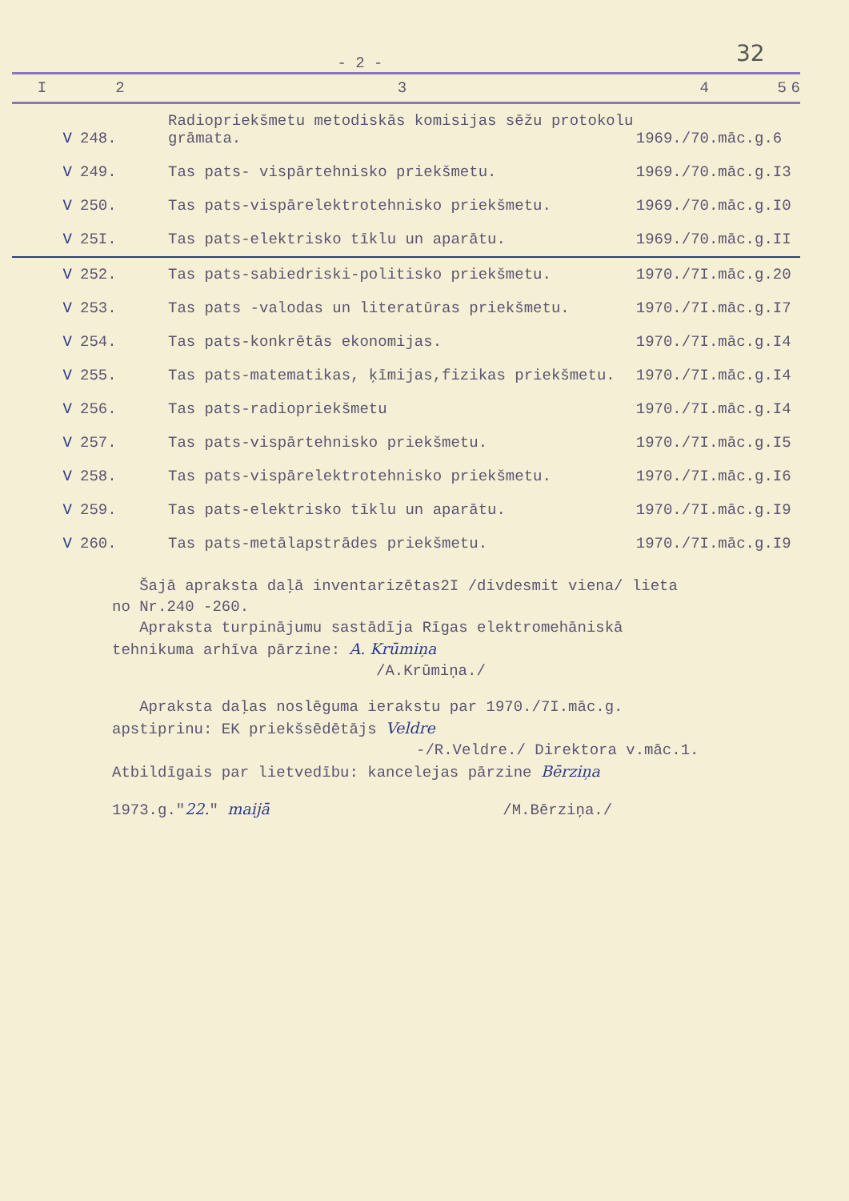32
- 2 -
| I | 2 | 3 | 4 | 5 | 6 |
| --- | --- | --- | --- | --- | --- |
| V | 248. | Radiopriekšmetu metodiskās komisijas sēžu protokolu grāmata. | 1969./70.māc.g. | 6 | |
| V | 249. | Tas pats- vispārtehnisko priekšmetu. | 1969./70.māc.g. | I3 | |
| V | 250. | Tas pats-vispārelektrotehnisko priekšmetu. | 1969./70.māc.g. | I0 | |
| V | 25I. | Tas pats-elektrisko tīklu un aparātu. | 1969./70.māc.g. | II | |
| V | 252. | Tas pats-sabiedriski-politisko priekšmetu. | 1970./7I.māc.g. | 20 | |
| V | 253. | Tas pats -valodas un literatūras priekšmetu. | 1970./7I.māc.g. | I7 | |
| V | 254. | Tas pats-konkrētās ekonomijas. | 1970./7I.māc.g. | I4 | |
| V | 255. | Tas pats-matematikas, ķīmijas,fizikas priekšmetu. | 1970./7I.māc.g. | I4 | |
| V | 256. | Tas pats-radiopriekšmetu | 1970./7I.māc.g. | I4 | |
| V | 257. | Tas pats-vispārtehnisko priekšmetu. | 1970./7I.māc.g. | I5 | |
| V | 258. | Tas pats-vispārelektrotehnisko priekšmetu. | 1970./7I.māc.g. | I6 | |
| V | 259. | Tas pats-elektrisko tīklu un aparātu. | 1970./7I.māc.g. | I9 | |
| V | 260. | Tas pats-metālapstrādes priekšmetu. | 1970./7I.māc.g. | I9 | |
Šajā apraksta daļā inventarizētas2I /divdesmit viena/ lieta no Nr.240 -260.
Apraksta turpinājumu sastādīja Rīgas elektromehāniskā tehnikuma arhīva pārzine: A. Krūmiņa
/A.Krūmiņa./
Apraksta daļas noslēguma ierakstu par 1970./7I.māc.g. apstiprinu: EK priekšsēdētājs Veldre
-/R.Veldre./ Direktora v.māc.1.
Atbildīgais par lietvedību: kancelejas pārzine Bērziņa
1973.g."22." maijā /M.Bērziņa./